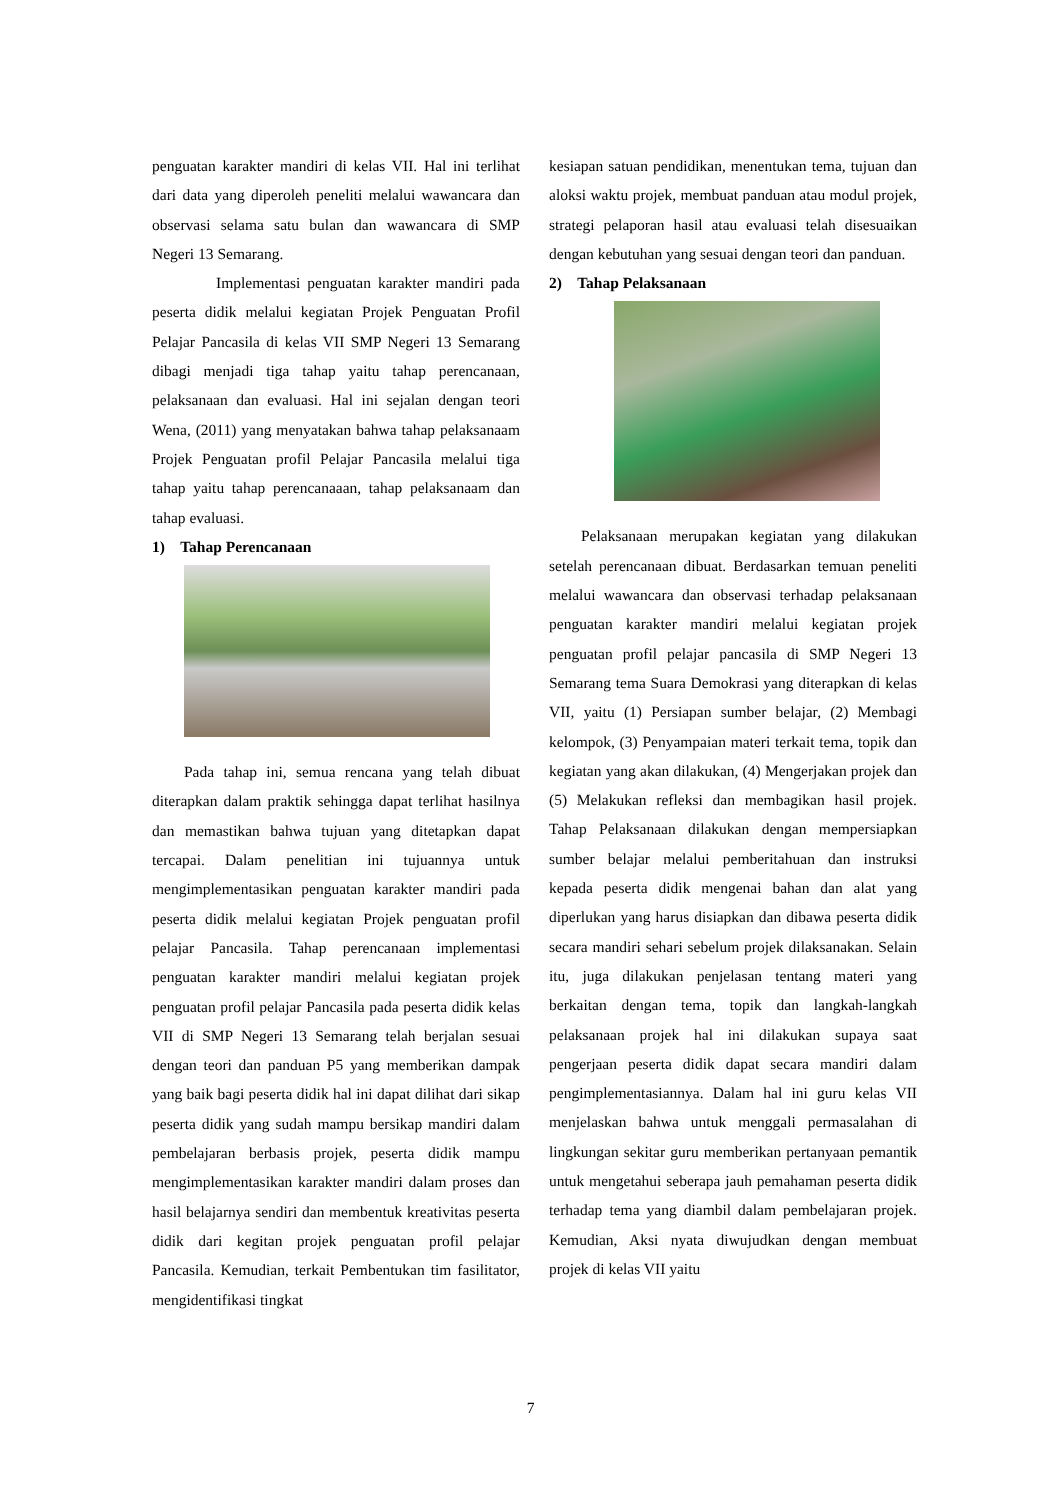penguatan karakter mandiri di kelas VII. Hal ini terlihat dari data yang diperoleh peneliti melalui wawancara dan observasi selama satu bulan dan wawancara di SMP Negeri 13 Semarang.
Implementasi penguatan karakter mandiri pada peserta didik melalui kegiatan Projek Penguatan Profil Pelajar Pancasila di kelas VII SMP Negeri 13 Semarang dibagi menjadi tiga tahap yaitu tahap perencanaan, pelaksanaan dan evaluasi. Hal ini sejalan dengan teori Wena, (2011) yang menyatakan bahwa tahap pelaksanaam Projek Penguatan profil Pelajar Pancasila melalui tiga tahap yaitu tahap perencanaaan, tahap pelaksanaam dan tahap evaluasi.
1) Tahap Perencanaan
Pada tahap ini, semua rencana yang telah dibuat diterapkan dalam praktik sehingga dapat terlihat hasilnya dan memastikan bahwa tujuan yang ditetapkan dapat tercapai. Dalam penelitian ini tujuannya untuk mengimplementasikan penguatan karakter mandiri pada peserta didik melalui kegiatan Projek penguatan profil pelajar Pancasila. Tahap perencanaan implementasi penguatan karakter mandiri melalui kegiatan projek penguatan profil pelajar Pancasila pada peserta didik kelas VII di SMP Negeri 13 Semarang telah berjalan sesuai dengan teori dan panduan P5 yang memberikan dampak yang baik bagi peserta didik hal ini dapat dilihat dari sikap peserta didik yang sudah mampu bersikap mandiri dalam pembelajaran berbasis projek, peserta didik mampu mengimplementasikan karakter mandiri dalam proses dan hasil belajarnya sendiri dan membentuk kreativitas peserta didik dari kegitan projek penguatan profil pelajar Pancasila. Kemudian, terkait Pembentukan tim fasilitator, mengidentifikasi tingkat
kesiapan satuan pendidikan, menentukan tema, tujuan dan aloksi waktu projek, membuat panduan atau modul projek, strategi pelaporan hasil atau evaluasi telah disesuaikan dengan kebutuhan yang sesuai dengan teori dan panduan.
2) Tahap Pelaksanaan
Pelaksanaan merupakan kegiatan yang dilakukan setelah perencanaan dibuat. Berdasarkan temuan peneliti melalui wawancara dan observasi terhadap pelaksanaan penguatan karakter mandiri melalui kegiatan projek penguatan profil pelajar pancasila di SMP Negeri 13 Semarang tema Suara Demokrasi yang diterapkan di kelas VII, yaitu (1) Persiapan sumber belajar, (2) Membagi kelompok, (3) Penyampaian materi terkait tema, topik dan kegiatan yang akan dilakukan, (4) Mengerjakan projek dan (5) Melakukan refleksi dan membagikan hasil projek. Tahap Pelaksanaan dilakukan dengan mempersiapkan sumber belajar melalui pemberitahuan dan instruksi kepada peserta didik mengenai bahan dan alat yang diperlukan yang harus disiapkan dan dibawa peserta didik secara mandiri sehari sebelum projek dilaksanakan. Selain itu, juga dilakukan penjelasan tentang materi yang berkaitan dengan tema, topik dan langkah-langkah pelaksanaan projek hal ini dilakukan supaya saat pengerjaan peserta didik dapat secara mandiri dalam pengimplementasiannya. Dalam hal ini guru kelas VII menjelaskan bahwa untuk menggali permasalahan di lingkungan sekitar guru memberikan pertanyaan pemantik untuk mengetahui seberapa jauh pemahaman peserta didik terhadap tema yang diambil dalam pembelajaran projek. Kemudian, Aksi nyata diwujudkan dengan membuat projek di kelas VII yaitu
7